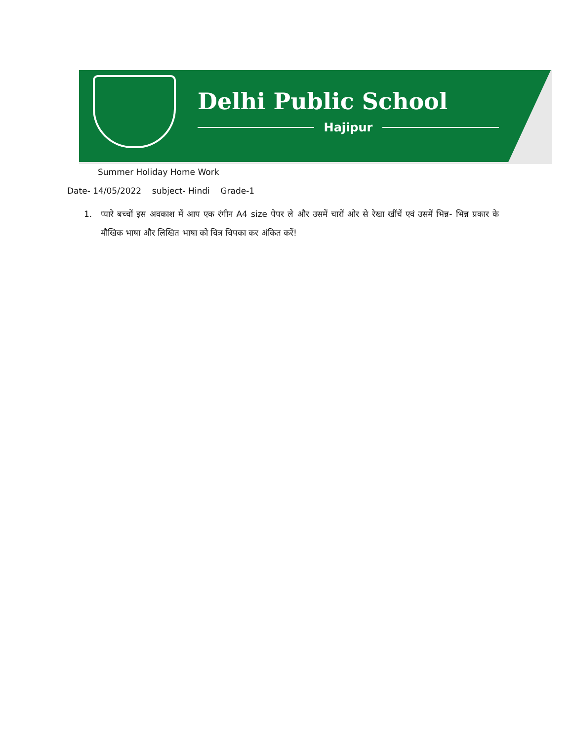Delhi Public School
Hajipur
Summer Holiday Home Work
Date- 14/05/2022 subject- Hindi Grade-1
1. प्यारे बच्चों इस अवकाश में आप एक रंगीन A4 size पेपर ले और उसमें चारों ओर से रेखा खींचें एवं उसमें भिन्न- भिन्न प्रकार के मौखिक भाषा और लिखित भाषा को चित्र चिपका कर अंकित करें!